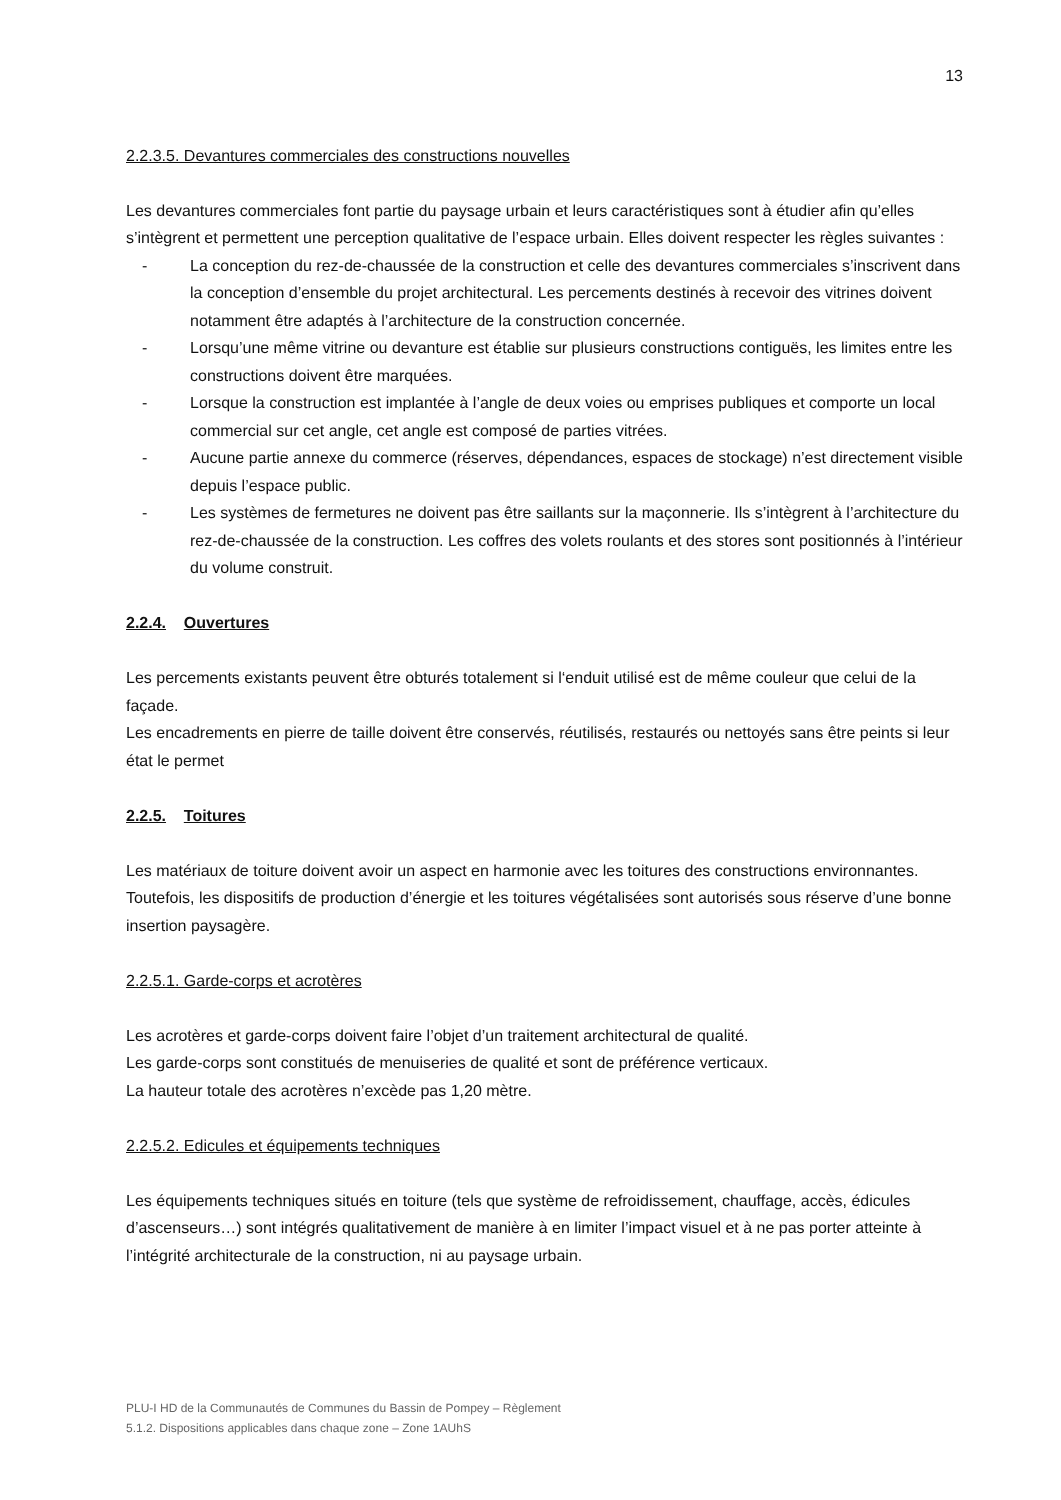13
2.2.3.5. Devantures commerciales des constructions nouvelles
Les devantures commerciales font partie du paysage urbain et leurs caractéristiques sont à étudier afin qu’elles s’intègrent et permettent une perception qualitative de l’espace urbain. Elles doivent respecter les règles suivantes :
- La conception du rez-de-chaussée de la construction et celle des devantures commerciales s’inscrivent dans la conception d’ensemble du projet architectural. Les percements destinés à recevoir des vitrines doivent notamment être adaptés à l’architecture de la construction concernée.
- Lorsqu’une même vitrine ou devanture est établie sur plusieurs constructions contiguës, les limites entre les constructions doivent être marquées.
- Lorsque la construction est implantée à l’angle de deux voies ou emprises publiques et comporte un local commercial sur cet angle, cet angle est composé de parties vitrées.
- Aucune partie annexe du commerce (réserves, dépendances, espaces de stockage) n’est directement visible depuis l’espace public.
- Les systèmes de fermetures ne doivent pas être saillants sur la maçonnerie. Ils s’intègrent à l’architecture du rez-de-chaussée de la construction. Les coffres des volets roulants et des stores sont positionnés à l’intérieur du volume construit.
2.2.4. Ouvertures
Les percements existants peuvent être obturés totalement si l‘enduit utilisé est de même couleur que celui de la façade.
Les encadrements en pierre de taille doivent être conservés, réutilisés, restaurés ou nettoyés sans être peints si leur état le permet
2.2.5. Toitures
Les matériaux de toiture doivent avoir un aspect en harmonie avec les toitures des constructions environnantes.
Toutefois, les dispositifs de production d’énergie et les toitures végétalisées sont autorisés sous réserve d’une bonne insertion paysagère.
2.2.5.1. Garde-corps et acrotères
Les acrotères et garde-corps doivent faire l’objet d’un traitement architectural de qualité.
Les garde-corps sont constitués de menuiseries de qualité et sont de préférence verticaux.
La hauteur totale des acrotères n’excède pas 1,20 mètre.
2.2.5.2. Edicules et équipements techniques
Les équipements techniques situés en toiture (tels que système de refroidissement, chauffage, accès, édicules d’ascenseurs…) sont intégrés qualitativement de manière à en limiter l’impact visuel et à ne pas porter atteinte à l’intégrité architecturale de la construction, ni au paysage urbain.
PLU-I HD de la Communautés de Communes du Bassin de Pompey – Règlement
5.1.2. Dispositions applicables dans chaque zone – Zone 1AUhS